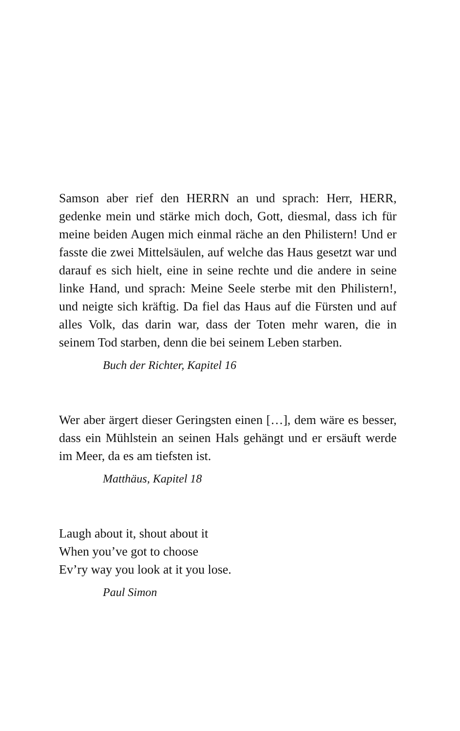Samson aber rief den HERRN an und sprach: Herr, HERR, gedenke mein und stärke mich doch, Gott, diesmal, dass ich für meine beiden Augen mich einmal räche an den Philistern! Und er fasste die zwei Mittelsäulen, auf welche das Haus gesetzt war und darauf es sich hielt, eine in seine rechte und die andere in seine linke Hand, und sprach: Meine Seele sterbe mit den Philistern!, und neigte sich kräftig. Da fiel das Haus auf die Fürsten und auf alles Volk, das darin war, dass der Toten mehr waren, die in seinem Tod starben, denn die bei seinem Leben starben.
Buch der Richter, Kapitel 16
Wer aber ärgert dieser Geringsten einen […], dem wäre es besser, dass ein Mühlstein an seinen Hals gehängt und er ersäuft werde im Meer, da es am tiefsten ist.
Matthäus, Kapitel 18
Laugh about it, shout about it
When you’ve got to choose
Ev’ry way you look at it you lose.
Paul Simon